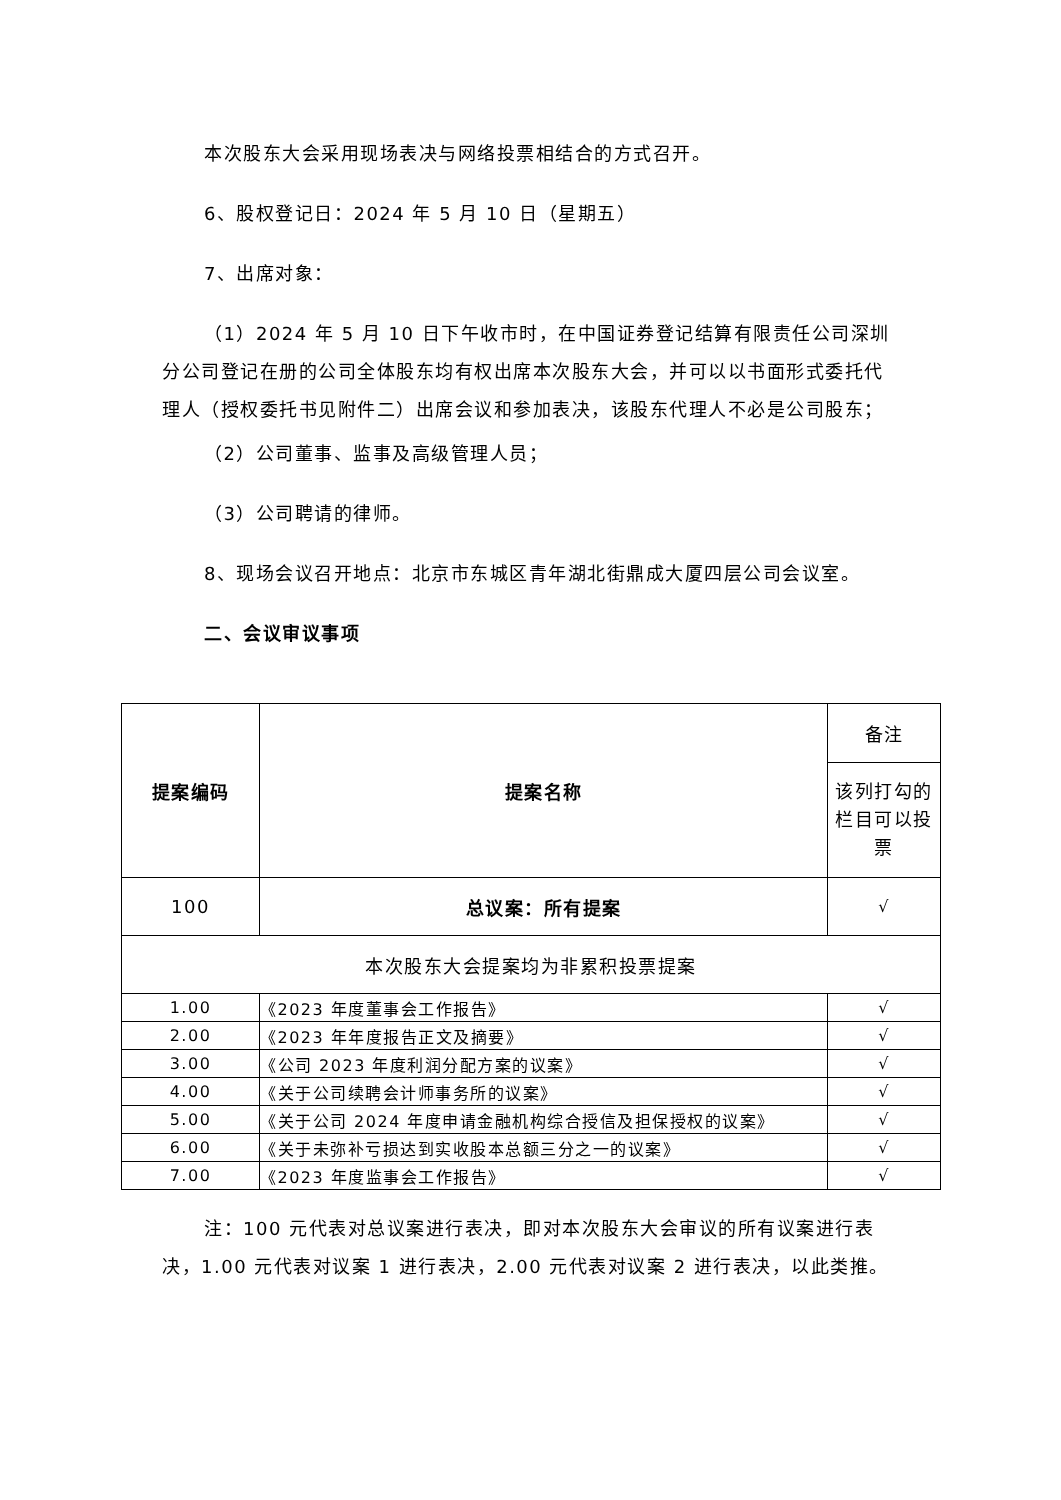本次股东大会采用现场表决与网络投票相结合的方式召开。
6、股权登记日：2024 年 5 月 10 日（星期五）
7、出席对象：
（1）2024 年 5 月 10 日下午收市时，在中国证券登记结算有限责任公司深圳分公司登记在册的公司全体股东均有权出席本次股东大会，并可以以书面形式委托代理人（授权委托书见附件二）出席会议和参加表决，该股东代理人不必是公司股东；
（2）公司董事、监事及高级管理人员；
（3）公司聘请的律师。
8、现场会议召开地点：北京市东城区青年湖北街鼎成大厦四层公司会议室。
二、会议审议事项
| 提案编码 | 提案名称 | 备注 |
| | | 该列打勾的栏目可以投票 |
| 100 | 总议案：所有提案 | √ |
| 本次股东大会提案均为非累积投票提案 | | |
| 1.00 | 《2023 年度董事会工作报告》 | √ |
| 2.00 | 《2023 年年度报告正文及摘要》 | √ |
| 3.00 | 《公司 2023 年度利润分配方案的议案》 | √ |
| 4.00 | 《关于公司续聘会计师事务所的议案》 | √ |
| 5.00 | 《关于公司 2024 年度申请金融机构综合授信及担保授权的议案》 | √ |
| 6.00 | 《关于未弥补亏损达到实收股本总额三分之一的议案》 | √ |
| 7.00 | 《2023 年度监事会工作报告》 | √ |
注：100 元代表对总议案进行表决，即对本次股东大会审议的所有议案进行表决，1.00 元代表对议案 1 进行表决，2.00 元代表对议案 2 进行表决，以此类推。